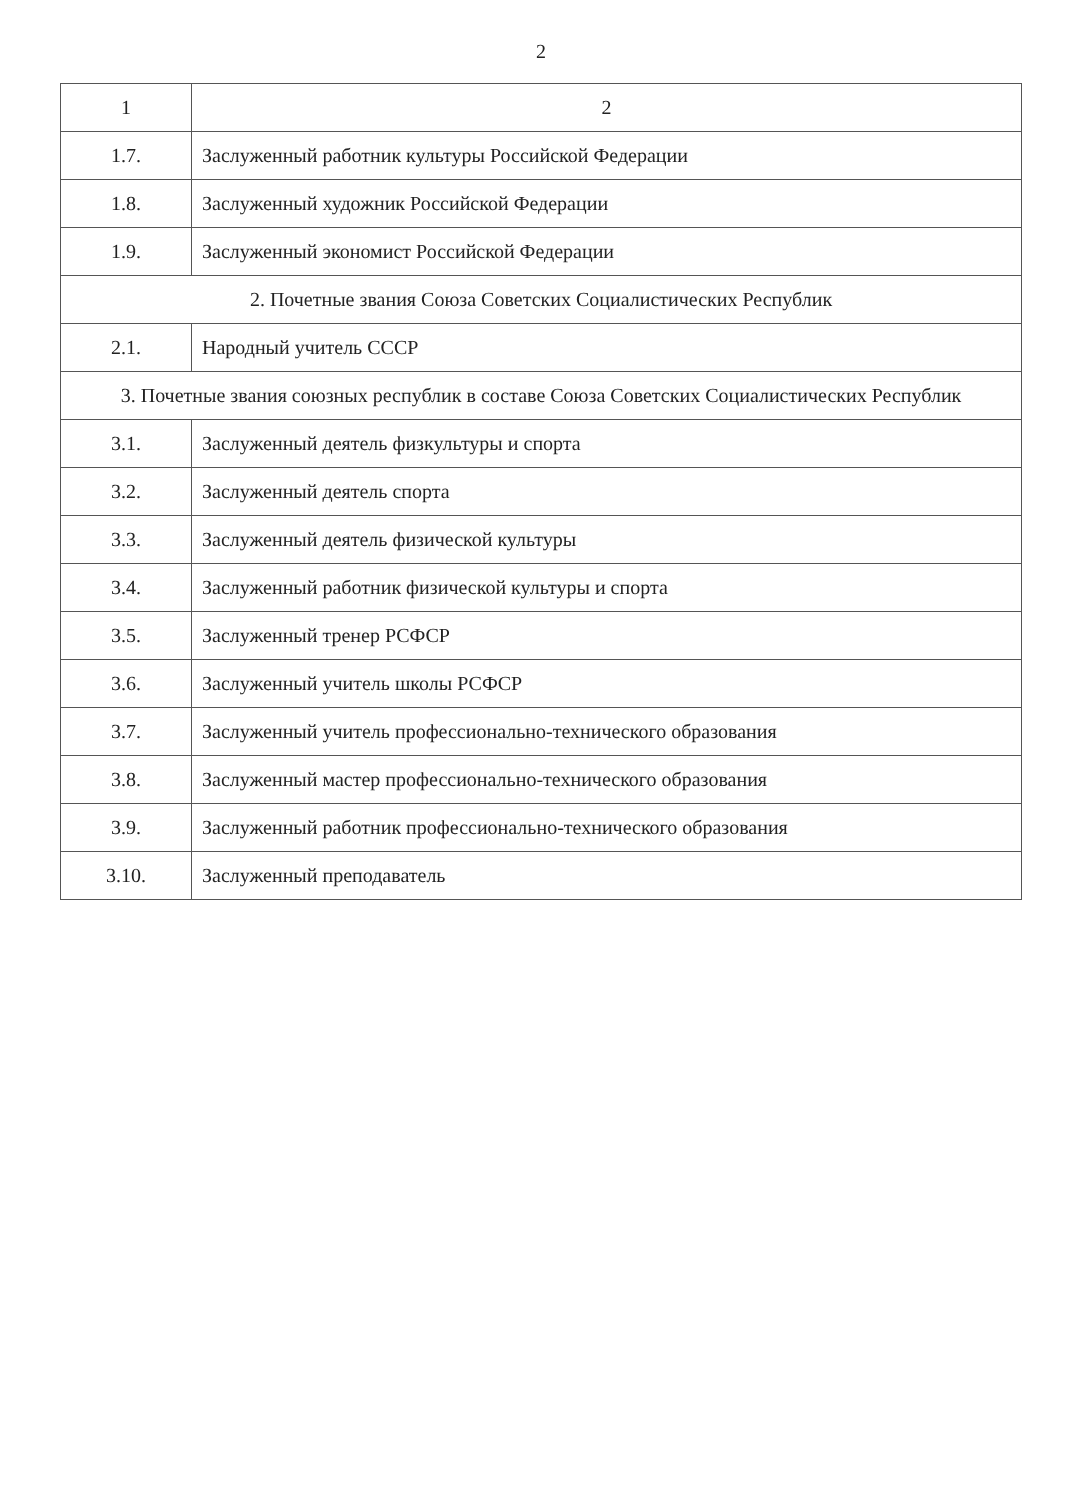2
| 1 | 2 |
| --- | --- |
| 1.7. | Заслуженный работник культуры Российской Федерации |
| 1.8. | Заслуженный художник Российской Федерации |
| 1.9. | Заслуженный экономист Российской Федерации |
| 2. Почетные звания Союза Советских Социалистических Республик | |
| 2.1. | Народный учитель СССР |
| 3. Почетные звания союзных республик в составе Союза Советских Социалистических Республик | |
| 3.1. | Заслуженный деятель физкультуры и спорта |
| 3.2. | Заслуженный деятель спорта |
| 3.3. | Заслуженный деятель физической культуры |
| 3.4. | Заслуженный работник физической культуры и спорта |
| 3.5. | Заслуженный тренер РСФСР |
| 3.6. | Заслуженный учитель школы РСФСР |
| 3.7. | Заслуженный учитель профессионально-технического образования |
| 3.8. | Заслуженный мастер профессионально-технического образования |
| 3.9. | Заслуженный работник профессионально-технического образования |
| 3.10. | Заслуженный преподаватель |